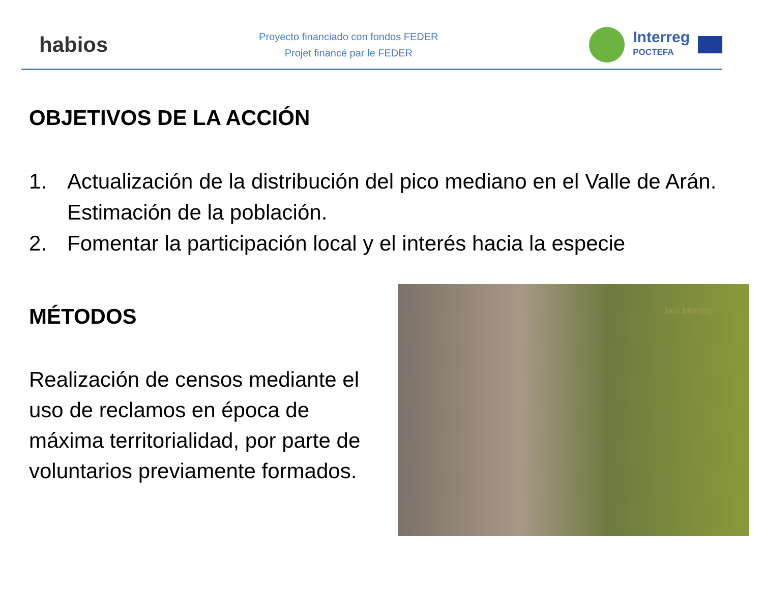habios
Proyecto financiado con fondos FEDER
Projet financé par le FEDER
Interreg
POCTEFA
OBJETIVOS DE LA ACCIÓN
1. Actualización de la distribución del pico mediano en el Valle de Arán. Estimación de la población.
2. Fomentar la participación local y el interés hacia la especie
MÉTODOS
Realización de censos mediante el uso de reclamos en época de máxima territorialidad, por parte de voluntarios previamente formados.
Javi Montes